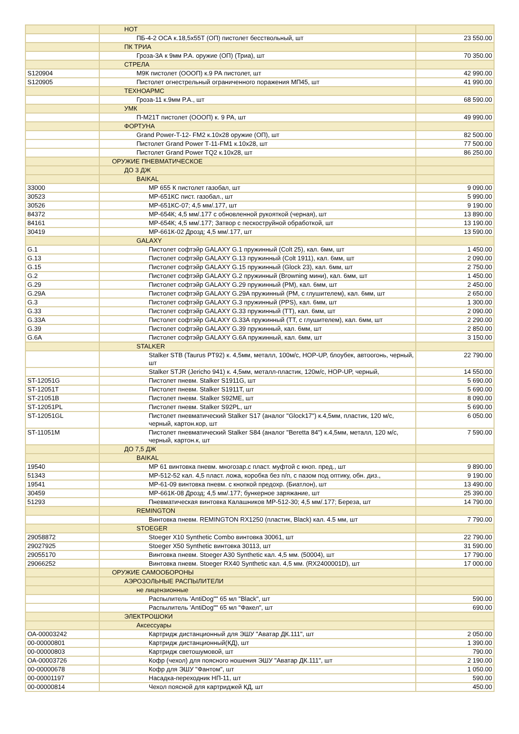| | НОТ | |
| | ПБ-4-2 ОСА к.18,5х55Т (ОП) пистолет бесствольный, шт | 23 550.00 |
| | ПК ТРИА | |
| | Гроза-3А к 9мм Р.А. оружие (ОП) (Триа), шт | 70 350.00 |
| | СТРЕЛА | |
| S120904 | М9К пистолет (ОООП) к.9 РА пистолет, шт | 42 990.00 |
| S120905 | Пистолет огнестрельный ограниченного поражения МП45, шт | 41 990.00 |
| | ТЕХНОАРМС | |
| | Гроза-11 к.9мм Р.А., шт | 68 590.00 |
| | УМК | |
| | П-М21Т пистолет (ОООП) к. 9 РА, шт | 49 990.00 |
| | ФОРТУНА | |
| | Grand Power-T-12- FM2 к.10х28 оружие (ОП), шт | 82 500.00 |
| | Пистолет Grand Power Т-11-FM1 к.10х28, шт | 77 500.00 |
| | Пистолет Grand Power TQ2 к.10х28, шт | 86 250.00 |
| | ОРУЖИЕ ПНЕВМАТИЧЕСКОЕ | |
| | ДО 3 ДЖ | |
| | BAIKAL | |
| 33000 | МР 655 К пистолет газобал, шт | 9 090.00 |
| 30523 | МР-651КС пист. газобал., шт | 5 990.00 |
| 30526 | МР-651КС-07; 4,5 мм/.177, шт | 9 190.00 |
| 84372 | МР-654К; 4,5 мм/.177 с обновленной рукояткой (черная), шт | 13 890.00 |
| 84161 | МР-654К; 4,5 мм/.177; Затвор с пескоструйной обработкой, шт | 13 190.00 |
| 30419 | МР-661К-02 Дрозд; 4,5 мм/.177, шт | 13 590.00 |
| | GALAXY | |
| G.1 | Пистолет софтэйр GALAXY G.1 пружинный (Colt 25), кал. 6мм, шт | 1 450.00 |
| G.13 | Пистолет софтэйр GALAXY G.13 пружинный (Colt 1911), кал. 6мм, шт | 2 090.00 |
| G.15 | Пистолет софтэйр GALAXY G.15 пружинный (Glock 23), кал. 6мм, шт | 2 750.00 |
| G.2 | Пистолет софтэйр GALAXY G.2 пружинный (Browning мини), кал. 6мм, шт | 1 450.00 |
| G.29 | Пистолет софтэйр GALAXY G.29 пружинный (РМ), кал. 6мм, шт | 2 450.00 |
| G.29A | Пистолет софтэйр GALAXY G.29A пружинный (РМ, с глушителем), кал. 6мм, шт | 2 650.00 |
| G.3 | Пистолет софтэйр GALAXY G.3 пружинный (PPS), кал. 6мм, шт | 1 300.00 |
| G.33 | Пистолет софтэйр GALAXY G.33 пружинный (ТТ), кал. 6мм, шт | 2 090.00 |
| G.33A | Пистолет софтэйр GALAXY G.33A пружинный (ТТ, с глушителем), кал. 6мм, шт | 2 290.00 |
| G.39 | Пистолет софтэйр GALAXY G.39 пружинный, кал. 6мм, шт | 2 850.00 |
| G.6A | Пистолет софтэйр GALAXY G.6A пружинный, кал. 6мм, шт | 3 150.00 |
| | STALKER | |
| | Stalker STB (Taurus PT92) к. 4,5мм, металл, 100м/с, HOP-UP, блоубек, автоогонь, черный, шт | 22 790.00 |
| | Stalker STJR (Jericho 941) к. 4,5мм, металл-пластик, 120м/с, HOP-UP, черный, | 14 550.00 |
| ST-12051G | Пистолет пневм. Stalker S1911G, шт | 5 690.00 |
| ST-12051T | Пистолет пневм. Stalker S1911T, шт | 5 690.00 |
| ST-21051B | Пистолет пневм. Stalker S92ME, шт | 8 090.00 |
| ST-12051PL | Пистолет пневм. Stalker S92PL, шт | 5 690.00 |
| ST-12051GL | Пистолет пневматический Stalker S17 (аналог "Glock17") к.4,5мм, пластик, 120 м/с, черный, картон.кор, шт | 6 050.00 |
| ST-11051M | Пистолет пневматический Stalker S84 (аналог "Beretta 84") к.4,5мм, металл, 120 м/с, черный, картон.к, шт | 7 590.00 |
| | ДО 7,5 ДЖ | |
| | BAIKAL | |
| 19540 | МР 61 винтовка пневм. многозар.с пласт. муфтой с кноп. пред., шт | 9 890.00 |
| 51343 | МР-512-52 кал. 4,5 пласт. ложа, коробка без п/п, с пазом под оптику, обн. диз., | 9 190.00 |
| 19541 | МР-61-09 винтовка пневм. с кнопкой предохр. (Биатлон), шт | 13 490.00 |
| 30459 | МР-661К-08 Дрозд; 4,5 мм/.177; бункерное заряжание, шт | 25 390.00 |
| 51293 | Пневматическая винтовка Калашников МР-512-30; 4,5 мм/.177; Береза, шт | 14 790.00 |
| | REMINGTON | |
| | Винтовка пневм. REMINGTON RX1250 (пластик, Black) кал. 4.5 мм, шт | 7 790.00 |
| | STOEGER | |
| 29058872 | Stoeger X10 Synthetic Combo винтовка 30061, шт | 22 790.00 |
| 29027925 | Stoeger X50 Synthetic винтовка 30113, шт | 31 590.00 |
| 29055170 | Винтовка пневм. Stoeger A30 Synthetic кал. 4,5 мм. (50004), шт | 17 790.00 |
| 29066252 | Винтовка пневм. Stoeger RX40 Synthetic кал. 4,5 мм. (RX2400001D), шт | 17 000.00 |
| | ОРУЖИЕ САМООБОРОНЫ | |
| | АЭРОЗОЛЬНЫЕ РАСПЫЛИТЕЛИ | |
| | не лицензионные | |
| | Распылитель 'AntiDog"" 65 мл "Black", шт | 590.00 |
| | Распылитель 'AntiDog"" 65 мл "Факел", шт | 690.00 |
| | ЭЛЕКТРОШОКИ | |
| | Аксессуары | |
| ОА-00003242 | Картридж дистанционный для ЭШУ "Аватар ДК.111", шт | 2 050.00 |
| 00-00000801 | Картридж дистанционный(КД), шт | 1 390.00 |
| 00-00000803 | Картридж светошумовой, шт | 790.00 |
| ОА-00003726 | Кофр (чехол) для поясного ношения ЭШУ "Аватар ДК.111", шт | 2 190.00 |
| 00-00000678 | Кофр для ЭШУ "Фантом", шт | 1 050.00 |
| 00-00001197 | Насадка-переходник НП-11, шт | 590.00 |
| 00-00000814 | Чехол поясной для картриджей КД, шт | 450.00 |